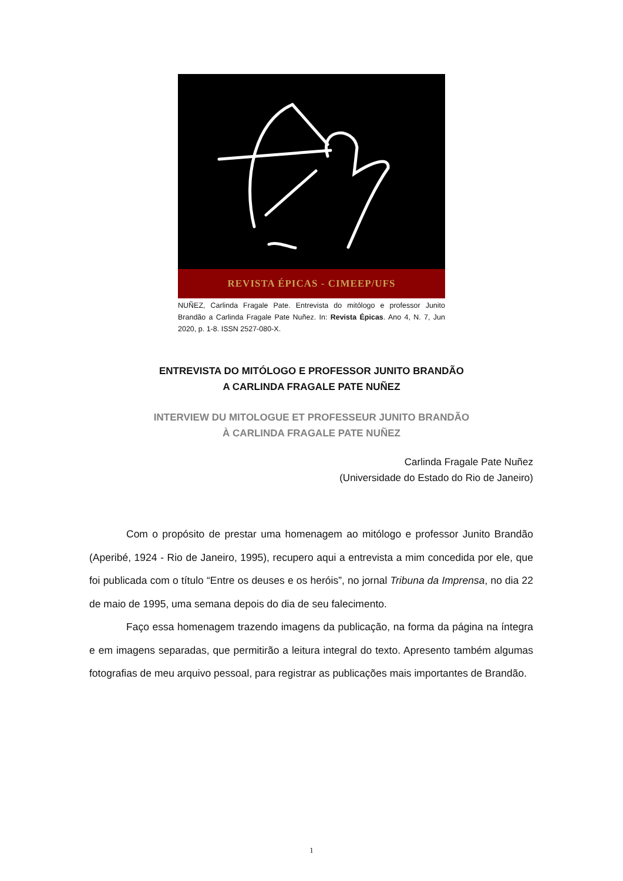REVISTA ÉPICAS - CIMEEP/UFS
NUÑEZ, Carlinda Fragale Pate. Entrevista do mitólogo e professor Junito Brandão a Carlinda Fragale Pate Nuñez. In: Revista Épicas. Ano 4, N. 7, Jun 2020, p. 1-8. ISSN 2527-080-X.
ENTREVISTA DO MITÓLOGO E PROFESSOR JUNITO BRANDÃO
A CARLINDA FRAGALE PATE NUÑEZ
INTERVIEW DU MITOLOGUE ET PROFESSEUR JUNITO BRANDÃO
À CARLINDA FRAGALE PATE NUÑEZ
Carlinda Fragale Pate Nuñez
(Universidade do Estado do Rio de Janeiro)
Com o propósito de prestar uma homenagem ao mitólogo e professor Junito Brandão (Aperibé, 1924 - Rio de Janeiro, 1995), recupero aqui a entrevista a mim concedida por ele, que foi publicada com o título “Entre os deuses e os heróis”, no jornal Tribuna da Imprensa, no dia 22 de maio de 1995, uma semana depois do dia de seu falecimento.
Faço essa homenagem trazendo imagens da publicação, na forma da página na íntegra e em imagens separadas, que permitirão a leitura integral do texto. Apresento também algumas fotografias de meu arquivo pessoal, para registrar as publicações mais importantes de Brandão.
1